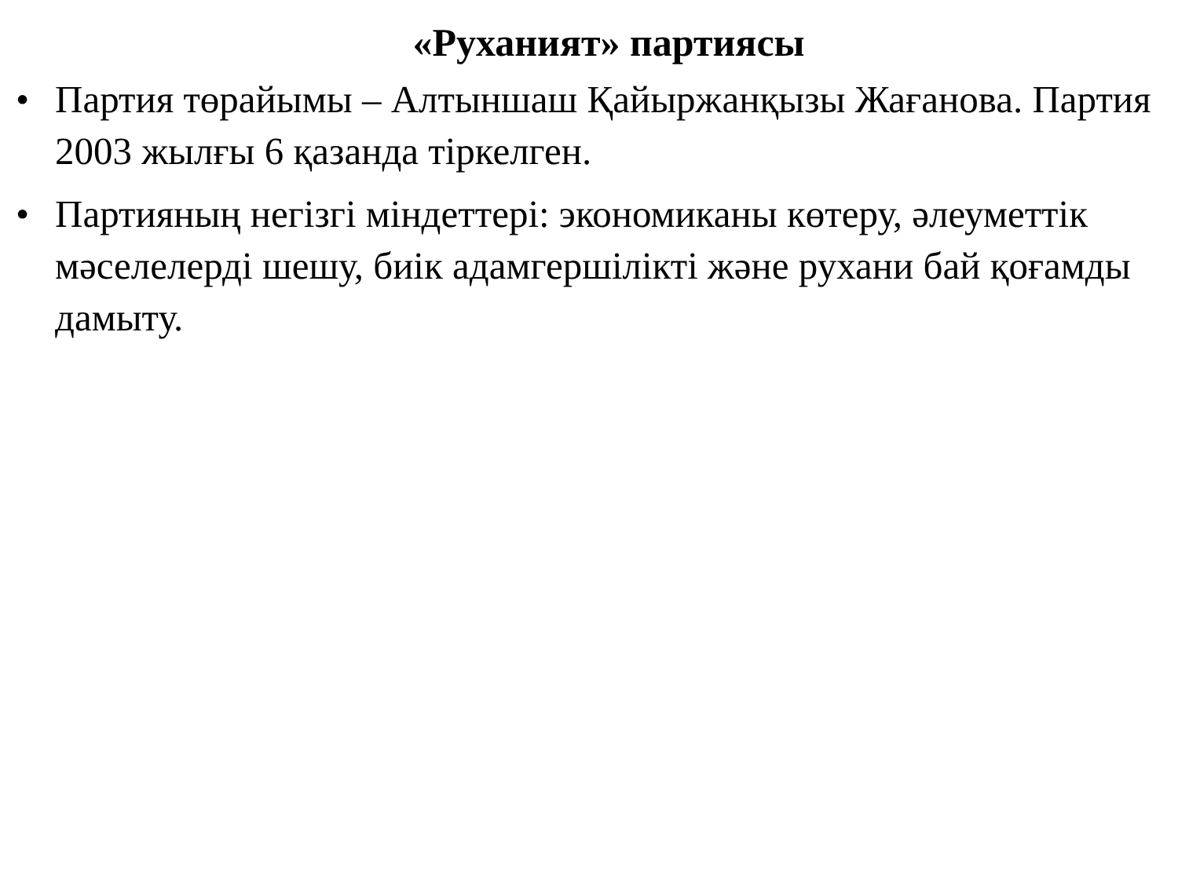«Руханият» партиясы
• Партия төрайымы – Алтыншаш Қайыржанқызы Жағанова. Партия 2003 жылғы 6 қазанда тіркелген.
• Партияның негізгі міндеттері: экономиканы көтеру, әлеуметтік мәселелерді шешу, биік адамгершілікті және рухани бай қоғамды дамыту.